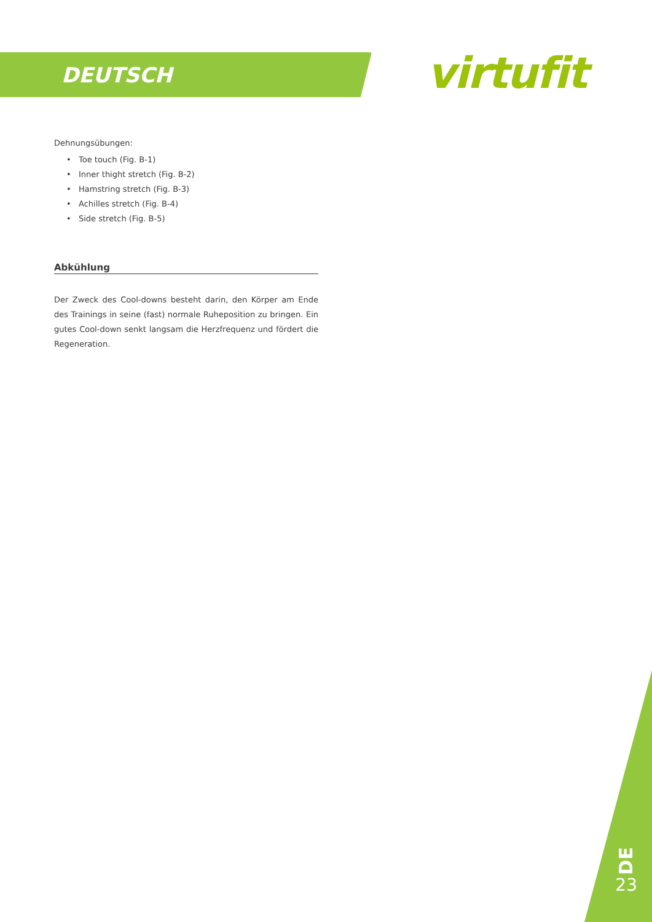DEUTSCH virtufit
Dehnungsübungen:
Toe touch (Fig. B-1)
Inner thight stretch (Fig. B-2)
Hamstring stretch (Fig. B-3)
Achilles stretch (Fig. B-4)
Side stretch (Fig. B-5)
Abkühlung
Der Zweck des Cool-downs besteht darin, den Körper am Ende des Trainings in seine (fast) normale Ruheposition zu bringen. Ein gutes Cool-down senkt langsam die Herzfrequenz und fördert die Regeneration.
DE
23